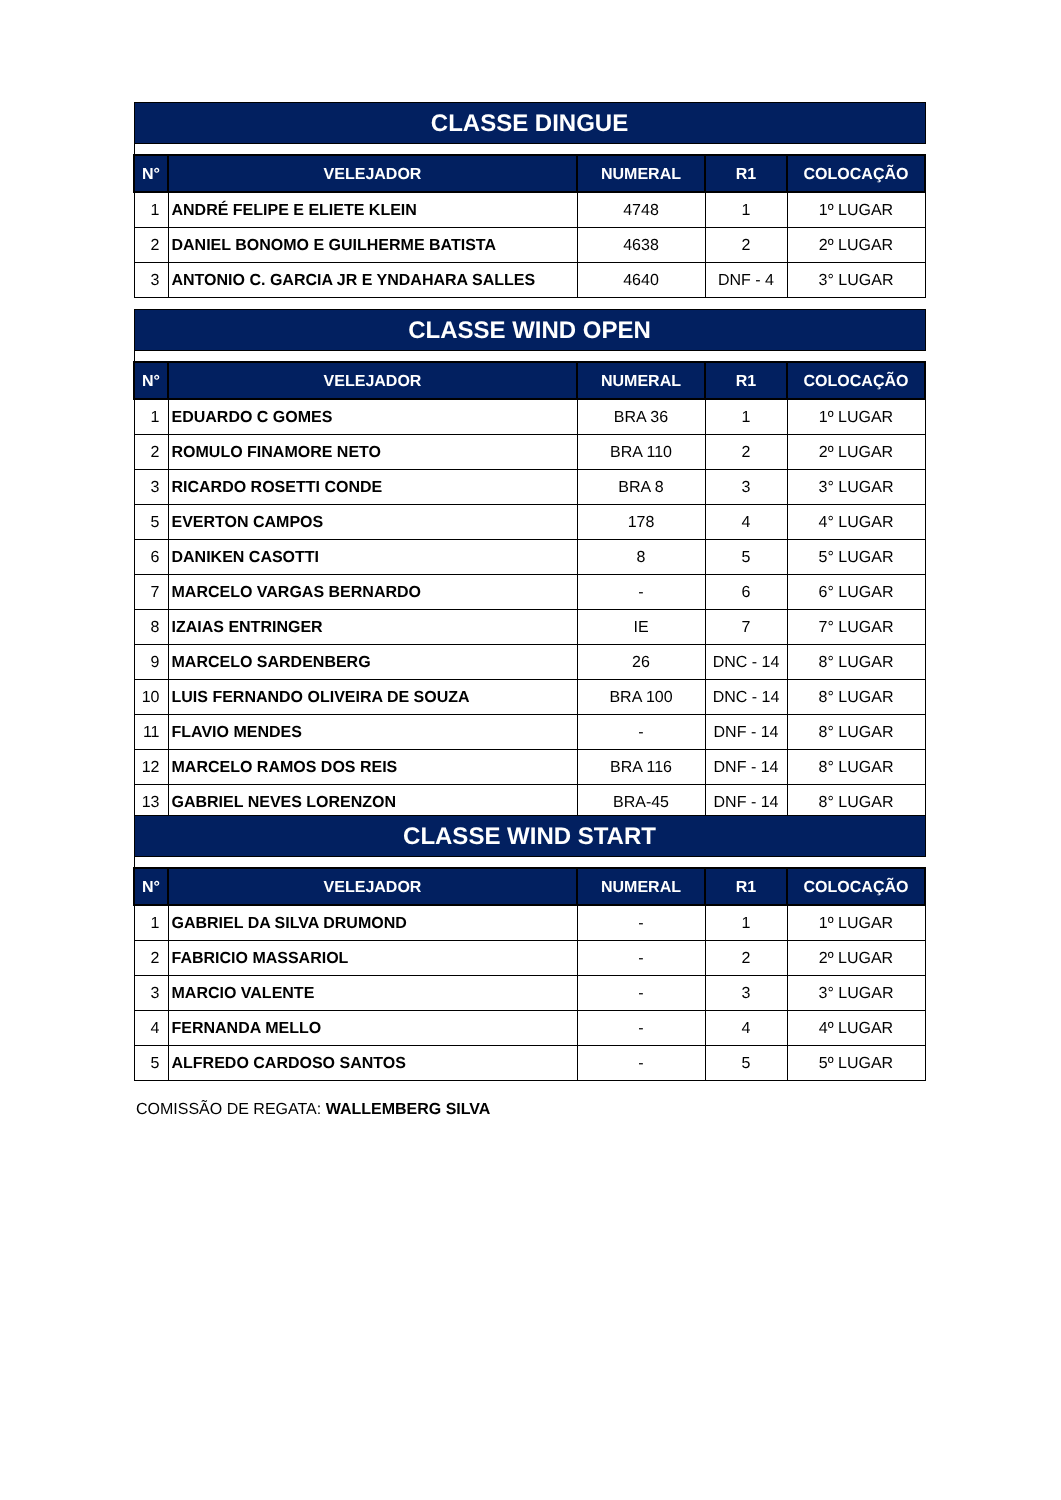| CLASSE DINGUE | | | | |
| N° | VELEJADOR | NUMERAL | R1 | COLOCAÇÃO |
| 1 | ANDRÉ FELIPE E ELIETE KLEIN | 4748 | 1 | 1º LUGAR |
| 2 | DANIEL BONOMO E GUILHERME BATISTA | 4638 | 2 | 2º LUGAR |
| 3 | ANTONIO C. GARCIA JR E YNDAHARA SALLES | 4640 | DNF - 4 | 3° LUGAR |
| CLASSE WIND OPEN | | | | |
| N° | VELEJADOR | NUMERAL | R1 | COLOCAÇÃO |
| 1 | EDUARDO C GOMES | BRA 36 | 1 | 1º LUGAR |
| 2 | ROMULO FINAMORE NETO | BRA 110 | 2 | 2º LUGAR |
| 3 | RICARDO ROSETTI CONDE | BRA 8 | 3 | 3° LUGAR |
| 5 | EVERTON CAMPOS | 178 | 4 | 4° LUGAR |
| 6 | DANIKEN CASOTTI | 8 | 5 | 5° LUGAR |
| 7 | MARCELO VARGAS BERNARDO | - | 6 | 6° LUGAR |
| 8 | IZAIAS ENTRINGER | IE | 7 | 7° LUGAR |
| 9 | MARCELO SARDENBERG | 26 | DNC - 14 | 8° LUGAR |
| 10 | LUIS FERNANDO OLIVEIRA DE SOUZA | BRA 100 | DNC - 14 | 8° LUGAR |
| 11 | FLAVIO MENDES | - | DNF - 14 | 8° LUGAR |
| 12 | MARCELO RAMOS DOS REIS | BRA 116 | DNF - 14 | 8° LUGAR |
| 13 | GABRIEL NEVES LORENZON | BRA-45 | DNF - 14 | 8° LUGAR |
| CLASSE WIND START | | | | |
| N° | VELEJADOR | NUMERAL | R1 | COLOCAÇÃO |
| 1 | GABRIEL DA SILVA DRUMOND | - | 1 | 1º LUGAR |
| 2 | FABRICIO MASSARIOL | - | 2 | 2º LUGAR |
| 3 | MARCIO VALENTE | - | 3 | 3° LUGAR |
| 4 | FERNANDA MELLO | - | 4 | 4º LUGAR |
| 5 | ALFREDO CARDOSO SANTOS | - | 5 | 5º LUGAR |
COMISSÃO DE REGATA: WALLEMBERG SILVA